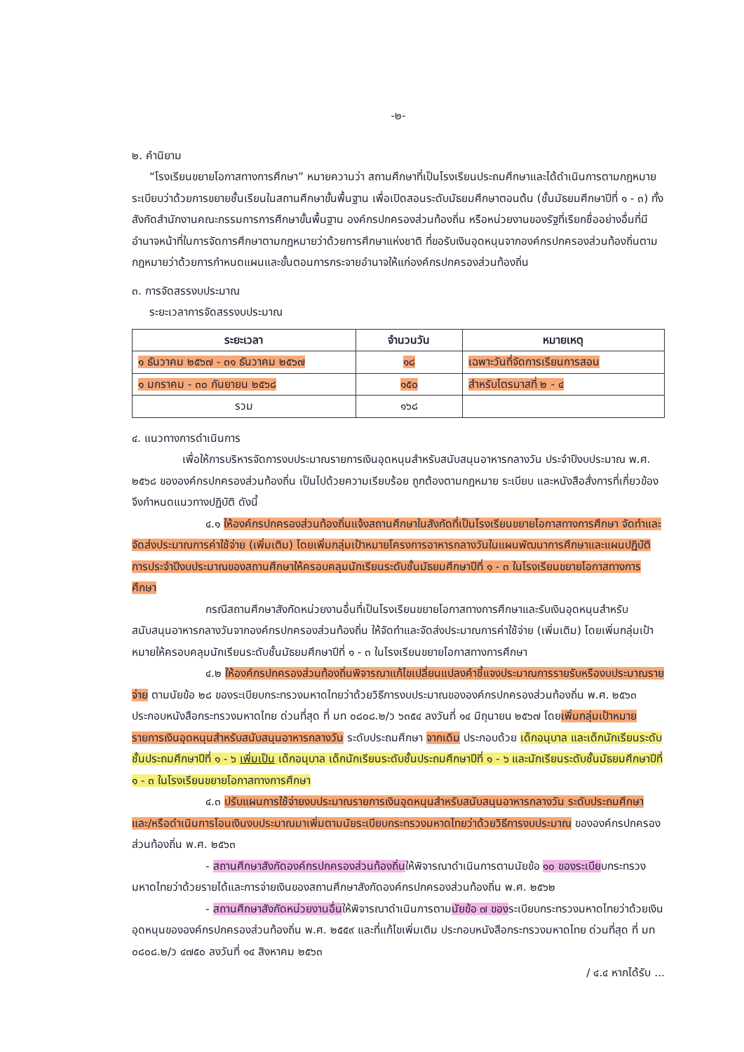-๒-
๒. คำนิยาม
“โรงเรียนขยายโอกาสทางการศึกษา” หมายความว่า สถานศึกษาที่เป็นโรงเรียนประถมศึกษาและได้ดำเนินการตามกฎหมาย ระเบียบว่าด้วยการขยายชั้นเรียนในสถานศึกษาขั้นพื้นฐาน เพื่อเปิดสอนระดับมัธยมศึกษาตอนต้น (ชั้นมัธยมศึกษาปีที่ ๑ - ๓) ทั้งสังกัดสำนักงานคณะกรรมการการศึกษาขั้นพื้นฐาน องค์กรปกครองส่วนท้องถิ่น หรือหน่วยงานของรัฐที่เรียกชื่ออย่างอื่นที่มีอำนาจหน้าที่ในการจัดการศึกษาตามกฎหมายว่าด้วยการศึกษาแห่งชาติ ที่ขอรับเงินอุดหนุนจากองค์กรปกครองส่วนท้องถิ่นตามกฎหมายว่าด้วยการกำหนดแผนและขั้นตอนการกระจายอำนาจให้แก่องค์กรปกครองส่วนท้องถิ่น
๓. การจัดสรรงบประมาณ
ระยะเวลาการจัดสรรงบประมาณ
| ระยะเวลา | จำนวนวัน | หมายเหตุ |
| --- | --- | --- |
| ๑ ธันวาคม ๒๕๖๗ - ๓๑ ธันวาคม ๒๕๖๗ | ๑๘ | เฉพาะวันที่จัดการเรียนการสอน |
| ๑ มกราคม - ๓๐ กันยายน ๒๕๖๘ | ๑๕๐ | สำหรับไตรมาสที่ ๒ - ๔ |
| รวม | ๑๖๘ | |
๔. แนวทางการดำเนินการ
เพื่อให้การบริหารจัดการงบประมาณรายการเงินอุดหนุนสำหรับสนับสนุนอาหารกลางวัน ประจำปีงบประมาณ พ.ศ. ๒๕๖๘ ขององค์กรปกครองส่วนท้องถิ่น เป็นไปด้วยความเรียบร้อย ถูกต้องตามกฎหมาย ระเบียบ และหนังสือสั่งการที่เกี่ยวข้อง จึงกำหนดแนวทางปฏิบัติ ดังนี้
๔.๑ ให้องค์กรปกครองส่วนท้องถิ่นแจ้งสถานศึกษาในสังกัดที่เป็นโรงเรียนขยายโอกาสทางการศึกษา จัดทำและจัดส่งประมาณการค่าใช้จ่าย (เพิ่มเติม) โดยเพิ่มกลุ่มเป้าหมายโครงการอาหารกลางวันในแผนพัฒนาการศึกษาและแผนปฏิบัติการประจำปีงบประมาณของสถานศึกษาให้ครอบคลุมนักเรียนระดับชั้นมัธยมศึกษาปีที่ ๑ - ๓ ในโรงเรียนขยายโอกาสทางการศึกษา
กรณีสถานศึกษาสังกัดหน่วยงานอื่นที่เป็นโรงเรียนขยายโอกาสทางการศึกษาและรับเงินอุดหนุนสำหรับสนับสนุนอาหารกลางวันจากองค์กรปกครองส่วนท้องถิ่น ให้จัดทำและจัดส่งประมาณการค่าใช้จ่าย (เพิ่มเติม) โดยเพิ่มกลุ่มเป้าหมายให้ครอบคลุมนักเรียนระดับชั้นมัธยมศึกษาปีที่ ๑ - ๓ ในโรงเรียนขยายโอกาสทางการศึกษา
๔.๒ ให้องค์กรปกครองส่วนท้องถิ่นพิจารณาแก้ไขเปลี่ยนแปลงคำชี้แจงประมาณการรายรับหรืองบประมาณรายจ่าย ตามนัยข้อ ๒๘ ของระเบียบกระทรวงมหาดไทยว่าด้วยวิธีการงบประมาณขององค์กรปกครองส่วนท้องถิ่น พ.ศ. ๒๕๖๓ ประกอบหนังสือกระทรวงมหาดไทย ด่วนที่สุด ที่ มท ๐๘๐๘.๒/ว ๖๓๕๔ ลงวันที่ ๑๔ มิถุนายน ๒๕๖๗ โดยเพิ่มกลุ่มเป้าหมายรายการเงินอุดหนุนสำหรับสนับสนุนอาหารกลางวัน ระดับประถมศึกษา จากเดิม ประกอบด้วย เด็กอนุบาล และเด็กนักเรียนระดับชั้นประถมศึกษาปีที่ ๑ - ๖ เพิ่มเป็น เด็กอนุบาล เด็กนักเรียนระดับชั้นประถมศึกษาปีที่ ๑ - ๖ และนักเรียนระดับชั้นมัธยมศึกษาปีที่ ๑ - ๓ ในโรงเรียนขยายโอกาสทางการศึกษา
๔.๓ ปรับแผนการใช้จ่ายงบประมาณรายการเงินอุดหนุนสำหรับสนับสนุนอาหารกลางวัน ระดับประถมศึกษา และ/หรือดำเนินการโอนเงินงบประมาณมาเพิ่มตามนัยระเบียบกระทรวงมหาดไทยว่าด้วยวิธีการงบประมาณ ขององค์กรปกครองส่วนท้องถิ่น พ.ศ. ๒๕๖๓
- สถานศึกษาสังกัดองค์กรปกครองส่วนท้องถิ่นให้พิจารณาดำเนินการตามนัยข้อ ๑๐ ของระเบียบกระทรวงมหาดไทยว่าด้วยรายได้และการจ่ายเงินของสถานศึกษาสังกัดองค์กรปกครองส่วนท้องถิ่น พ.ศ. ๒๕๖๒
- สถานศึกษาสังกัดหน่วยงานอื่นให้พิจารณาดำเนินการตามนัยข้อ ๗ ของระเบียบกระทรวงมหาดไทยว่าด้วยเงินอุดหนุนขององค์กรปกครองส่วนท้องถิ่น พ.ศ. ๒๕๕๙ และที่แก้ไขเพิ่มเติม ประกอบหนังสือกระทรวงมหาดไทย ด่วนที่สุด ที่ มท ๐๘๐๘.๒/ว ๔๗๕๐ ลงวันที่ ๑๔ สิงหาคม ๒๕๖๓
/ ๔.๔ หากได้รับ ...